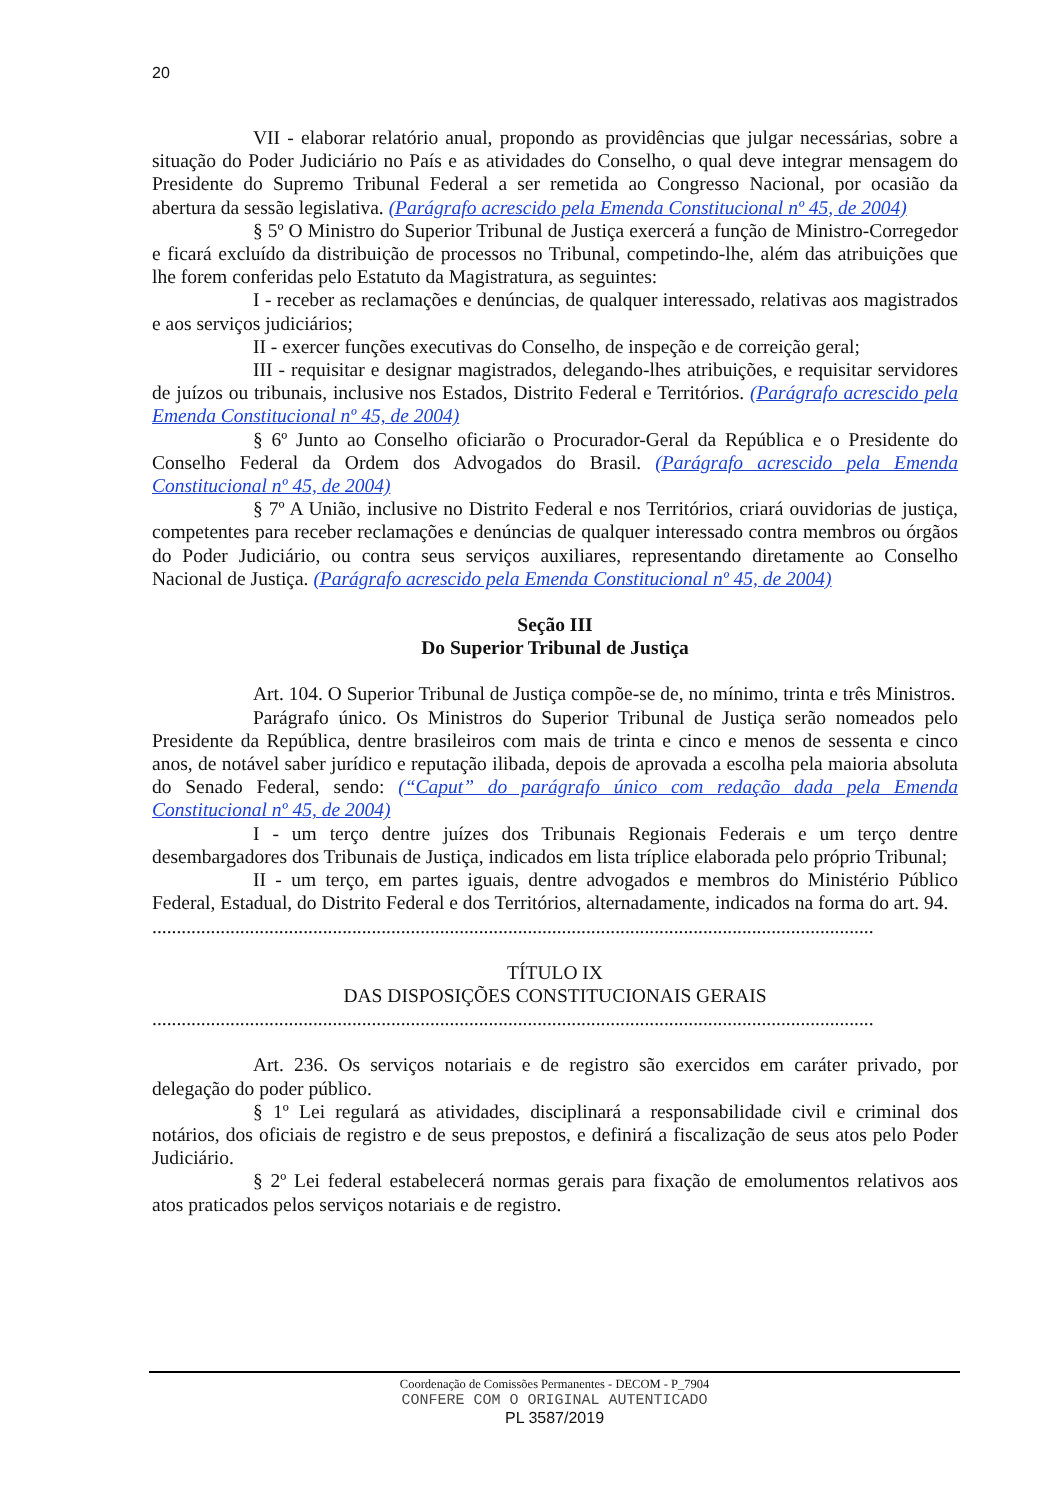20
VII - elaborar relatório anual, propondo as providências que julgar necessárias, sobre a situação do Poder Judiciário no País e as atividades do Conselho, o qual deve integrar mensagem do Presidente do Supremo Tribunal Federal a ser remetida ao Congresso Nacional, por ocasião da abertura da sessão legislativa. (Parágrafo acrescido pela Emenda Constitucional nº 45, de 2004)
§ 5º O Ministro do Superior Tribunal de Justiça exercerá a função de Ministro-Corregedor e ficará excluído da distribuição de processos no Tribunal, competindo-lhe, além das atribuições que lhe forem conferidas pelo Estatuto da Magistratura, as seguintes:
I - receber as reclamações e denúncias, de qualquer interessado, relativas aos magistrados e aos serviços judiciários;
II - exercer funções executivas do Conselho, de inspeção e de correição geral;
III - requisitar e designar magistrados, delegando-lhes atribuições, e requisitar servidores de juízos ou tribunais, inclusive nos Estados, Distrito Federal e Territórios. (Parágrafo acrescido pela Emenda Constitucional nº 45, de 2004)
§ 6º Junto ao Conselho oficiarão o Procurador-Geral da República e o Presidente do Conselho Federal da Ordem dos Advogados do Brasil. (Parágrafo acrescido pela Emenda Constitucional nº 45, de 2004)
§ 7º A União, inclusive no Distrito Federal e nos Territórios, criará ouvidorias de justiça, competentes para receber reclamações e denúncias de qualquer interessado contra membros ou órgãos do Poder Judiciário, ou contra seus serviços auxiliares, representando diretamente ao Conselho Nacional de Justiça. (Parágrafo acrescido pela Emenda Constitucional nº 45, de 2004)
Seção III
Do Superior Tribunal de Justiça
Art. 104. O Superior Tribunal de Justiça compõe-se de, no mínimo, trinta e três Ministros.
Parágrafo único. Os Ministros do Superior Tribunal de Justiça serão nomeados pelo Presidente da República, dentre brasileiros com mais de trinta e cinco e menos de sessenta e cinco anos, de notável saber jurídico e reputação ilibada, depois de aprovada a escolha pela maioria absoluta do Senado Federal, sendo: (“Caput” do parágrafo único com redação dada pela Emenda Constitucional nº 45, de 2004)
I - um terço dentre juízes dos Tribunais Regionais Federais e um terço dentre desembargadores dos Tribunais de Justiça, indicados em lista tríplice elaborada pelo próprio Tribunal;
II - um terço, em partes iguais, dentre advogados e membros do Ministério Público Federal, Estadual, do Distrito Federal e dos Territórios, alternadamente, indicados na forma do art. 94.
....................................................................................................................................................
TÍTULO IX
DAS DISPOSIÇÕES CONSTITUCIONAIS GERAIS
....................................................................................................................................................
Art. 236. Os serviços notariais e de registro são exercidos em caráter privado, por delegação do poder público.
§ 1º Lei regulará as atividades, disciplinará a responsabilidade civil e criminal dos notários, dos oficiais de registro e de seus prepostos, e definirá a fiscalização de seus atos pelo Poder Judiciário.
§ 2º Lei federal estabelecerá normas gerais para fixação de emolumentos relativos aos atos praticados pelos serviços notariais e de registro.
Coordenação de Comissões Permanentes - DECOM - P_7904
CONFERE COM O ORIGINAL AUTENTICADO
PL 3587/2019